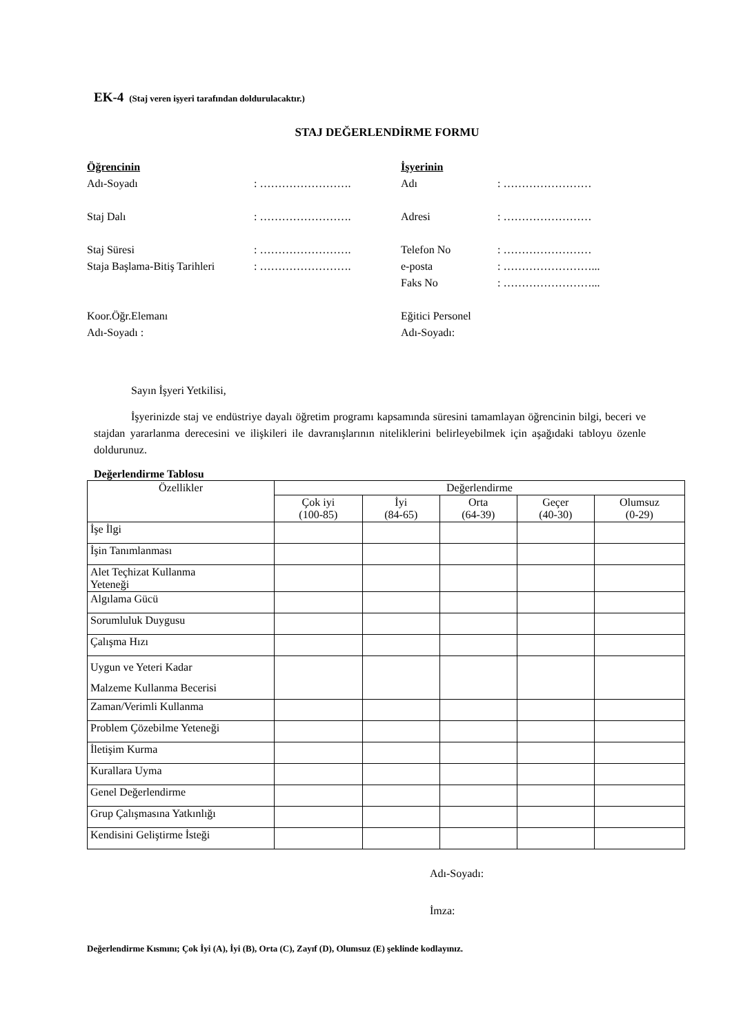EK-4 (Staj veren işyeri tarafından doldurulacaktır.)
STAJ DEĞERLENDİRME FORMU
Öğrencinin
Adı-Soyadı: …………………….
Staj Dalı: …………………….
Staj Süresi: …………………….
Staja Başlama-Bitiş Tarihleri: …………………….
Koor.Öğr.Elemanı
Adı-Soyadı :
İşyerinin
Adı: ……………………
Adresi: ……………………
Telefon No: ……………………
e-posta: ……………………...
Faks No: ……………………...
Eğitici Personel
Adı-Soyadı:
Sayın İşyeri Yetkilisi,
İşyerinizde staj ve endüstriye dayalı öğretim programı kapsamında süresini tamamlayan öğrencinin bilgi, beceri ve stajdan yararlanma derecesini ve ilişkileri ile davranışlarının niteliklerini belirleyebilmek için aşağıdaki tabloyu özenle doldurunuz.
Değerlendirme Tablosu
| Özellikler | Değerlendirme | | | | |
| --- | --- | --- | --- | --- | --- |
| | Çok iyi (100-85) | İyi (84-65) | Orta (64-39) | Geçer (40-30) | Olumsuz (0-29) |
| İşe İlgi | | | | | |
| İşin Tanımlanması | | | | | |
| Alet Teçhizat Kullanma Yeteneği | | | | | |
| Algılama Gücü | | | | | |
| Sorumluluk Duygusu | | | | | |
| Çalışma Hızı | | | | | |
| Uygun ve Yeteri Kadar Malzeme Kullanma Becerisi | | | | | |
| Zaman/Verimli Kullanma | | | | | |
| Problem Çözebilme Yeteneği | | | | | |
| İletişim Kurma | | | | | |
| Kurallara Uyma | | | | | |
| Genel Değerlendirme | | | | | |
| Grup Çalışmasına Yatkınlığı | | | | | |
| Kendisini Geliştirme İsteği | | | | | |
Adı-Soyadı:
İmza:
Değerlendirme Kısmını; Çok İyi (A), İyi (B), Orta (C), Zayıf (D), Olumsuz (E) şeklinde kodlayınız.